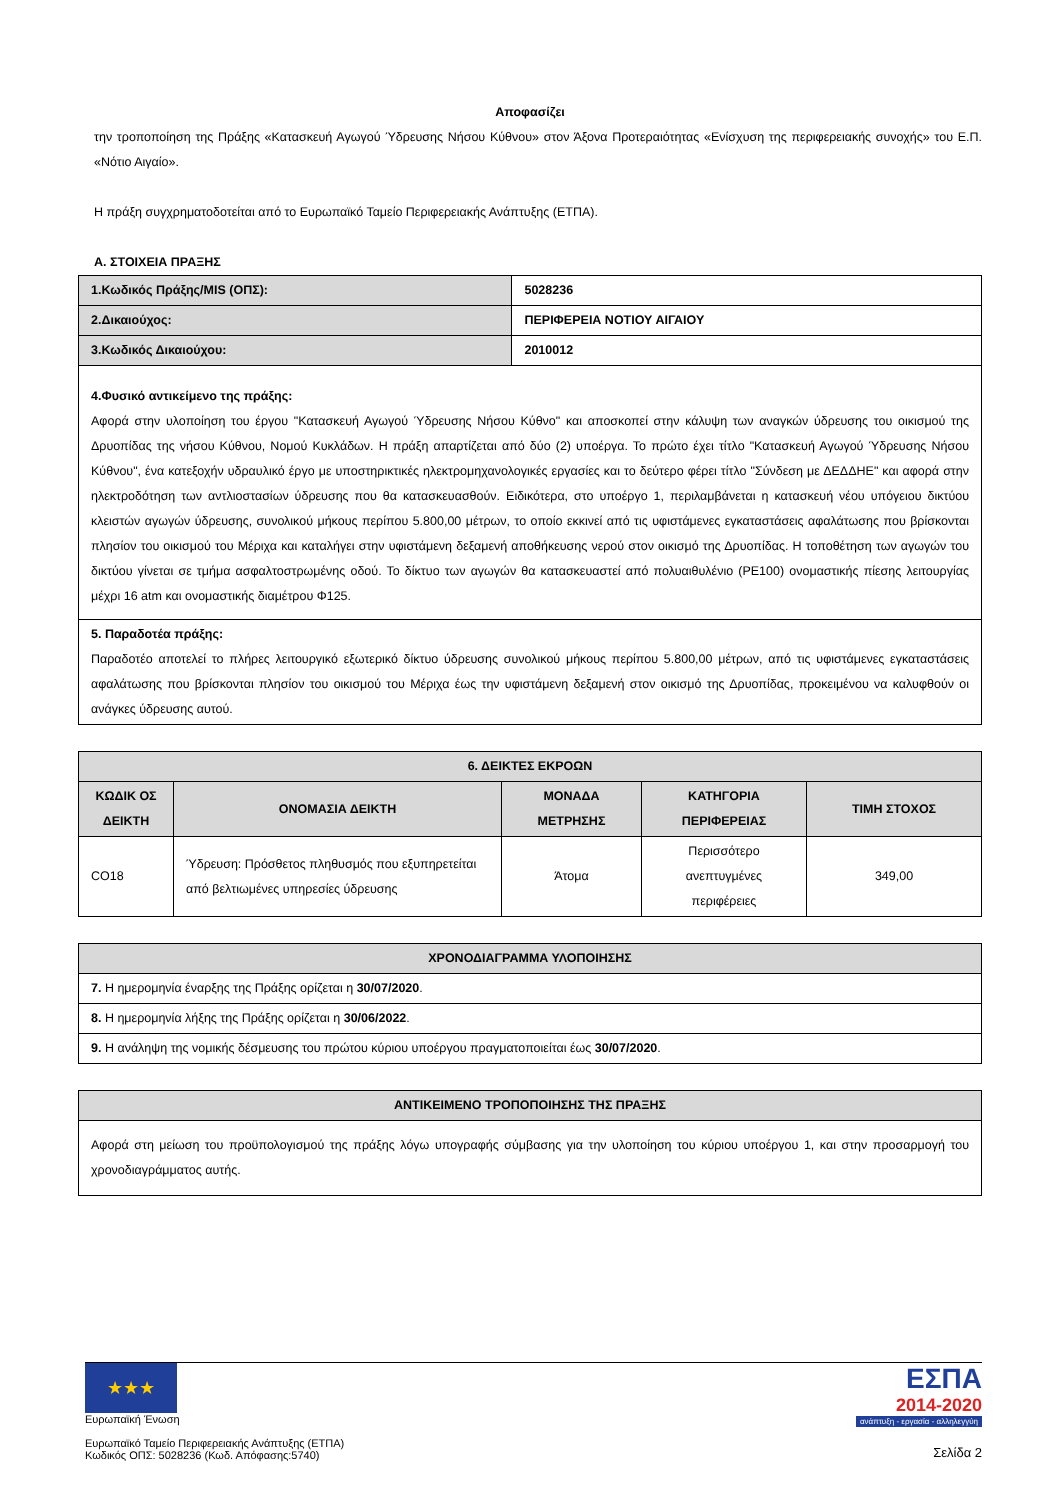Αποφασίζει
την τροποποίηση της Πράξης «Κατασκευή Αγωγού Ύδρευσης Νήσου Κύθνου» στον Άξονα Προτεραιότητας «Ενίσχυση της περιφερειακής συνοχής» του Ε.Π. «Νότιο Αιγαίο».
Η πράξη συγχρηματοδοτείται από το Ευρωπαϊκό Ταμείο Περιφερειακής Ανάπτυξης (ΕΤΠΑ).
Α. ΣΤΟΙΧΕΙΑ ΠΡΑΞΗΣ
| 1.Κωδικός Πράξης/MIS (ΟΠΣ): | 5028236 |
| 2.Δικαιούχος: | ΠΕΡΙΦΕΡΕΙΑ ΝΟΤΙΟΥ ΑΙΓΑΙΟΥ |
| 3.Κωδικός Δικαιούχου: | 2010012 |
| 4.Φυσικό αντικείμενο της πράξης: Αφορά στην υλοποίηση του έργου "Κατασκευή Αγωγού Ύδρευσης Νήσου Κύθνο" και αποσκοπεί στην κάλυψη των αναγκών ύδρευσης του οικισμού της Δρυοπίδας της νήσου Κύθνου, Νομού Κυκλάδων. Η πράξη απαρτίζεται από δύο (2) υποέργα. Το πρώτο έχει τίτλο "Κατασκευή Αγωγού Ύδρευσης Νήσου Κύθνου", ένα κατεξοχήν υδραυλικό έργο με υποστηρικτικές ηλεκτρομηχανολογικές εργασίες και το δεύτερο φέρει τίτλο "Σύνδεση με ΔΕΔΔΗΕ" και αφορά στην ηλεκτροδότηση των αντλιοστασίων ύδρευσης που θα κατασκευασθούν. Ειδικότερα, στο υποέργο 1, περιλαμβάνεται η κατασκευή νέου υπόγειου δικτύου κλειστών αγωγών ύδρευσης, συνολικού μήκους περίπου 5.800,00 μέτρων, το οποίο εκκινεί από τις υφιστάμενες εγκαταστάσεις αφαλάτωσης που βρίσκονται πλησίον του οικισμού του Μέριχα και καταλήγει στην υφιστάμενη δεξαμενή αποθήκευσης νερού στον οικισμό της Δρυοπίδας. Η τοποθέτηση των αγωγών του δικτύου γίνεται σε τμήμα ασφαλτοστρωμένης οδού. Το δίκτυο των αγωγών θα κατασκευαστεί από πολυαιθυλένιο (PE100) ονομαστικής πίεσης λειτουργίας μέχρι 16 atm και ονομαστικής διαμέτρου Φ125. | |
| 5. Παραδοτέα πράξης: Παραδοτέο αποτελεί το πλήρες λειτουργικό εξωτερικό δίκτυο ύδρευσης συνολικού μήκους περίπου 5.800,00 μέτρων, από τις υφιστάμενες εγκαταστάσεις αφαλάτωσης που βρίσκονται πλησίον του οικισμού του Μέριχα έως την υφιστάμενη δεξαμενή στον οικισμό της Δρυοπίδας, προκειμένου να καλυφθούν οι ανάγκες ύδρευσης αυτού. | |
| 6. ΔΕΙΚΤΕΣ ΕΚΡΟΩΝ | | | | |
| --- | --- | --- | --- | --- |
| ΚΩΔΙΚ ΟΣ ΔΕΙΚΤΗ | ΟΝΟΜΑΣΙΑ ΔΕΙΚΤΗ | ΜΟΝΑΔΑ ΜΕΤΡΗΣΗΣ | ΚΑΤΗΓΟΡΙΑ ΠΕΡΙΦΕΡΕΙΑΣ | ΤΙΜΗ ΣΤΟΧΟΣ |
| CO18 | Ύδρευση: Πρόσθετος πληθυσμός που εξυπηρετείται από βελτιωμένες υπηρεσίες ύδρευσης | Άτομα | Περισσότερο ανεπτυγμένες περιφέρειες | 349,00 |
| ΧΡΟΝΟΔΙΑΓΡΑΜΜΑ ΥΛΟΠΟΙΗΣΗΣ |
| --- |
| 7. Η ημερομηνία έναρξης της Πράξης ορίζεται η 30/07/2020 . |
| 8. Η ημερομηνία λήξης της Πράξης ορίζεται η 30/06/2022 . |
| 9. Η ανάληψη της νομικής δέσμευσης του πρώτου κύριου υποέργου πραγματοποιείται έως 30/07/2020 . |
| ΑΝΤΙΚΕΙΜΕΝΟ ΤΡΟΠΟΠΟΙΗΣΗΣ ΤΗΣ ΠΡΑΞΗΣ |
| --- |
| Αφορά στη μείωση του προϋπολογισμού της πράξης λόγω υπογραφής σύμβασης για την υλοποίηση του κύριου υποέργου 1, και στην προσαρμογή του χρονοδιαγράμματος αυτής. |
★★★
Ευρωπαϊκή Ένωση
Ευρωπαϊκό Ταμείο Περιφερειακής Ανάπτυξης (ΕΤΠΑ)
Κωδικός ΟΠΣ: 5028236 (Κωδ. Απόφασης:5740)
ΕΣΠΑ
2014-2020
ανάπτυξη - εργασία - αλληλεγγύη
Σελίδα 2